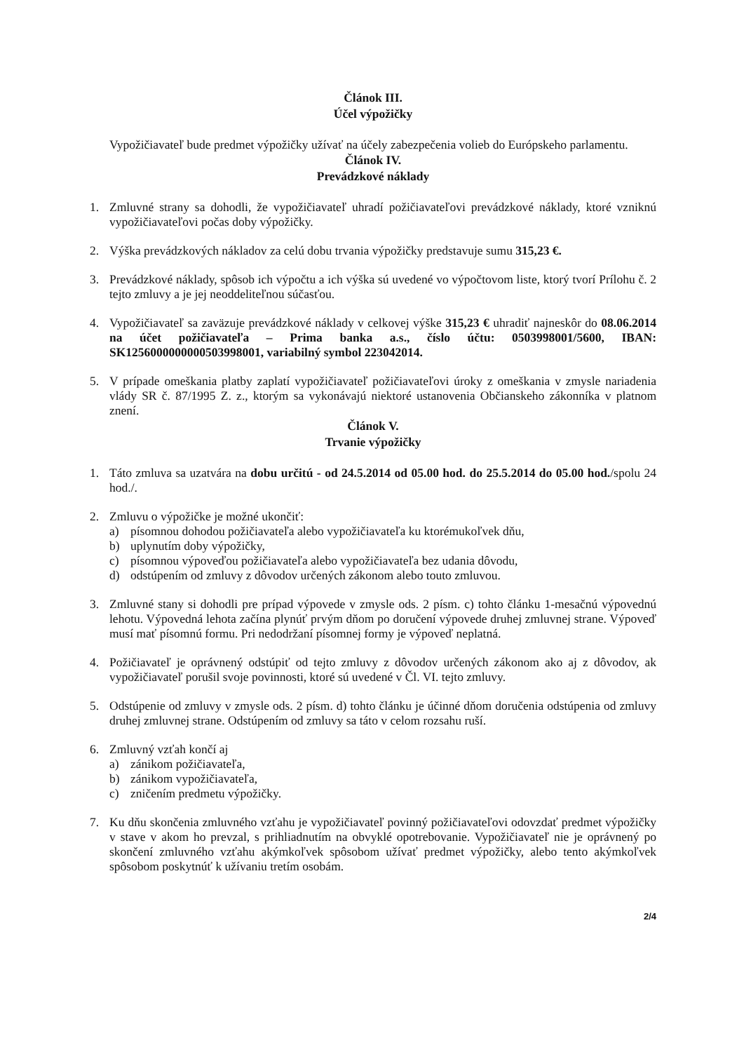Článok III.
Účel výpožičky
Vypožičiavateľ bude predmet výpožičky užívať na účely zabezpečenia volieb do Európskeho parlamentu.
Článok IV.
Prevádzkové náklady
1. Zmluvné strany sa dohodli, že vypožičiavateľ uhradí požičiavateľovi prevádzkové náklady, ktoré vzniknú vypožičiavateľovi počas doby výpožičky.
2. Výška prevádzkových nákladov za celú dobu trvania výpožičky predstavuje sumu 315,23 €.
3. Prevádzkové náklady, spôsob ich výpočtu a ich výška sú uvedené vo výpočtovom liste, ktorý tvorí Prílohu č. 2 tejto zmluvy a je jej neoddeliteľnou súčasťou.
4. Vypožičiavateľ sa zaväzuje prevádzkové náklady v celkovej výške 315,23 € uhradiť najneskôr do 08.06.2014 na účet požičiavateľa – Prima banka a.s., číslo účtu: 0503998001/5600, IBAN: SK1256000000000503998001, variabilný symbol 223042014.
5. V prípade omeškania platby zaplatí vypožičiavateľ požičiavateľovi úroky z omeškania v zmysle nariadenia vlády SR č. 87/1995 Z. z., ktorým sa vykonávajú niektoré ustanovenia Občianskeho zákonníka v platnom znení.
Článok V.
Trvanie výpožičky
1. Táto zmluva sa uzatvára na dobu určitú - od 24.5.2014 od 05.00 hod. do 25.5.2014 do 05.00 hod./spolu 24 hod./.
2. Zmluvu o výpožičke je možné ukončiť:
a) písomnou dohodou požičiavateľa alebo vypožičiavateľa ku ktorémukoľvek dňu,
b) uplynutím doby výpožičky,
c) písomnou výpoveďou požičiavateľa alebo vypožičiavateľa bez udania dôvodu,
d) odstúpením od zmluvy z dôvodov určených zákonom alebo touto zmluvou.
3. Zmluvné stany si dohodli pre prípad výpovede v zmysle ods. 2 písm. c) tohto článku 1-mesačnú výpovednú lehotu. Výpovedná lehota začína plynúť prvým dňom po doručení výpovede druhej zmluvnej strane. Výpoveď musí mať písomnú formu. Pri nedodržaní písomnej formy je výpoveď neplatná.
4. Požičiavateľ je oprávnený odstúpiť od tejto zmluvy z dôvodov určených zákonom ako aj z dôvodov, ak vypožičiavateľ porušil svoje povinnosti, ktoré sú uvedené v Čl. VI. tejto zmluvy.
5. Odstúpenie od zmluvy v zmysle ods. 2 písm. d) tohto článku je účinné dňom doručenia odstúpenia od zmluvy druhej zmluvnej strane. Odstúpením od zmluvy sa táto v celom rozsahu ruší.
6. Zmluvný vzťah končí aj
a) zánikom požičiavateľa,
b) zánikom vypožičiavateľa,
c) zničením predmetu výpožičky.
7. Ku dňu skončenia zmluvného vzťahu je vypožičiavateľ povinný požičiavateľovi odovzdať predmet výpožičky v stave v akom ho prevzal, s prihliadnutím na obvyklé opotrebovanie. Vypožičiavateľ nie je oprávnený po skončení zmluvného vzťahu akýmkoľvek spôsobom užívať predmet výpožičky, alebo tento akýmkoľvek spôsobom poskytnúť k užívaniu tretím osobám.
2/4